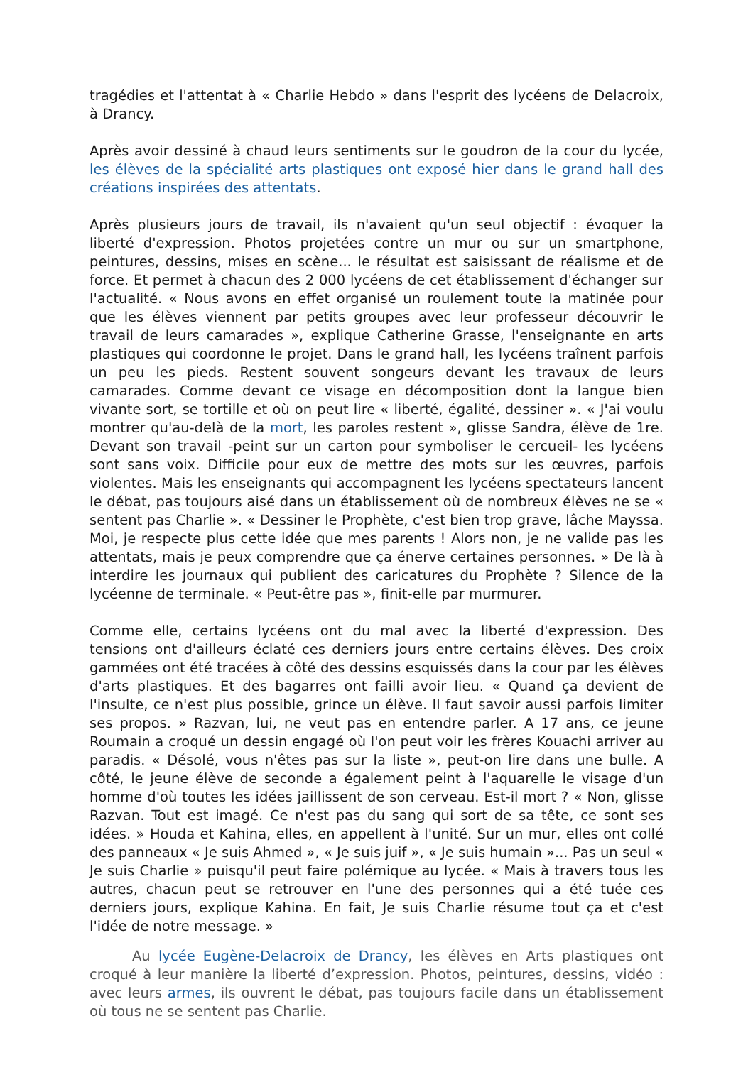tragédies et l'attentat à « Charlie Hebdo » dans l'esprit des lycéens de Delacroix, à Drancy.
Après avoir dessiné à chaud leurs sentiments sur le goudron de la cour du lycée, les élèves de la spécialité arts plastiques ont exposé hier dans le grand hall des créations inspirées des attentats.
Après plusieurs jours de travail, ils n'avaient qu'un seul objectif : évoquer la liberté d'expression. Photos projetées contre un mur ou sur un smartphone, peintures, dessins, mises en scène... le résultat est saisissant de réalisme et de force. Et permet à chacun des 2 000 lycéens de cet établissement d'échanger sur l'actualité. « Nous avons en effet organisé un roulement toute la matinée pour que les élèves viennent par petits groupes avec leur professeur découvrir le travail de leurs camarades », explique Catherine Grasse, l'enseignante en arts plastiques qui coordonne le projet. Dans le grand hall, les lycéens traînent parfois un peu les pieds. Restent souvent songeurs devant les travaux de leurs camarades. Comme devant ce visage en décomposition dont la langue bien vivante sort, se tortille et où on peut lire « liberté, égalité, dessiner ». « J'ai voulu montrer qu'au-delà de la mort, les paroles restent », glisse Sandra, élève de 1re. Devant son travail -peint sur un carton pour symboliser le cercueil- les lycéens sont sans voix. Difficile pour eux de mettre des mots sur les œuvres, parfois violentes. Mais les enseignants qui accompagnent les lycéens spectateurs lancent le débat, pas toujours aisé dans un établissement où de nombreux élèves ne se « sentent pas Charlie ». « Dessiner le Prophète, c'est bien trop grave, lâche Mayssa. Moi, je respecte plus cette idée que mes parents ! Alors non, je ne valide pas les attentats, mais je peux comprendre que ça énerve certaines personnes. » De là à interdire les journaux qui publient des caricatures du Prophète ? Silence de la lycéenne de terminale. « Peut-être pas », finit-elle par murmurer.
Comme elle, certains lycéens ont du mal avec la liberté d'expression. Des tensions ont d'ailleurs éclaté ces derniers jours entre certains élèves. Des croix gammées ont été tracées à côté des dessins esquissés dans la cour par les élèves d'arts plastiques. Et des bagarres ont failli avoir lieu. « Quand ça devient de l'insulte, ce n'est plus possible, grince un élève. Il faut savoir aussi parfois limiter ses propos. » Razvan, lui, ne veut pas en entendre parler. A 17 ans, ce jeune Roumain a croqué un dessin engagé où l'on peut voir les frères Kouachi arriver au paradis. « Désolé, vous n'êtes pas sur la liste », peut-on lire dans une bulle. A côté, le jeune élève de seconde a également peint à l'aquarelle le visage d'un homme d'où toutes les idées jaillissent de son cerveau. Est-il mort ? « Non, glisse Razvan. Tout est imagé. Ce n'est pas du sang qui sort de sa tête, ce sont ses idées. » Houda et Kahina, elles, en appellent à l'unité. Sur un mur, elles ont collé des panneaux « Je suis Ahmed », « Je suis juif », « Je suis humain »... Pas un seul « Je suis Charlie » puisqu'il peut faire polémique au lycée. « Mais à travers tous les autres, chacun peut se retrouver en l'une des personnes qui a été tuée ces derniers jours, explique Kahina. En fait, Je suis Charlie résume tout ça et c'est l'idée de notre message. »
Au lycée Eugène-Delacroix de Drancy, les élèves en Arts plastiques ont croqué à leur manière la liberté d’expression. Photos, peintures, dessins, vidéo : avec leurs armes, ils ouvrent le débat, pas toujours facile dans un établissement où tous ne se sentent pas Charlie.